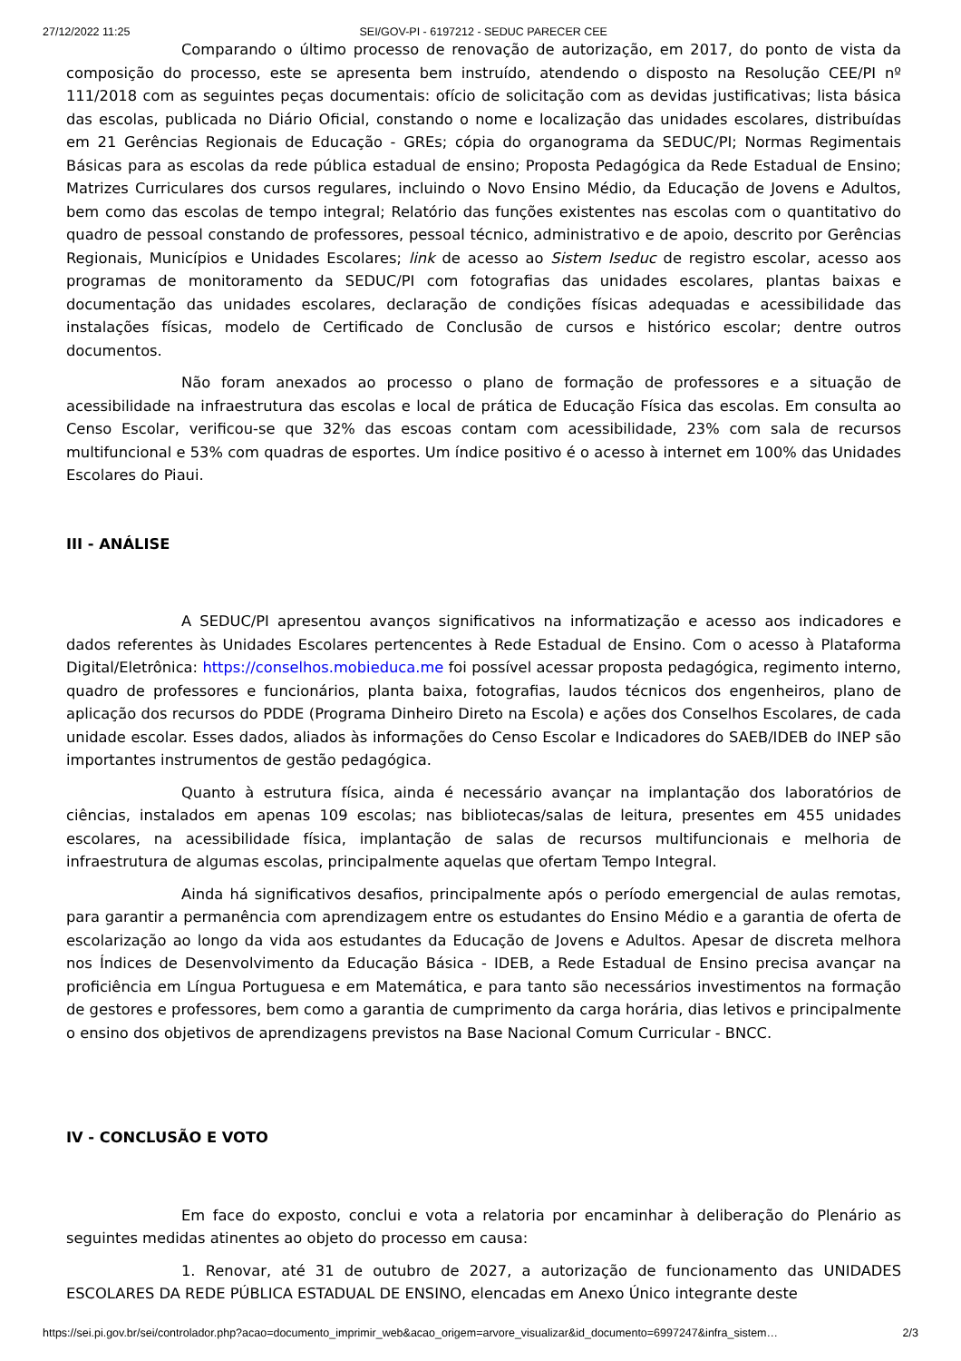27/12/2022 11:25 SEI/GOV-PI - 6197212 - SEDUC PARECER CEE
Comparando o último processo de renovação de autorização, em 2017, do ponto de vista da composição do processo, este se apresenta bem instruído, atendendo o disposto na Resolução CEE/PI nº 111/2018 com as seguintes peças documentais: ofício de solicitação com as devidas justificativas; lista básica das escolas, publicada no Diário Oficial, constando o nome e localização das unidades escolares, distribuídas em 21 Gerências Regionais de Educação - GREs; cópia do organograma da SEDUC/PI; Normas Regimentais Básicas para as escolas da rede pública estadual de ensino; Proposta Pedagógica da Rede Estadual de Ensino; Matrizes Curriculares dos cursos regulares, incluindo o Novo Ensino Médio, da Educação de Jovens e Adultos, bem como das escolas de tempo integral; Relatório das funções existentes nas escolas com o quantitativo do quadro de pessoal constando de professores, pessoal técnico, administrativo e de apoio, descrito por Gerências Regionais, Municípios e Unidades Escolares; link de acesso ao Sistem Iseduc de registro escolar, acesso aos programas de monitoramento da SEDUC/PI com fotografias das unidades escolares, plantas baixas e documentação das unidades escolares, declaração de condições físicas adequadas e acessibilidade das instalações físicas, modelo de Certificado de Conclusão de cursos e histórico escolar; dentre outros documentos.
Não foram anexados ao processo o plano de formação de professores e a situação de acessibilidade na infraestrutura das escolas e local de prática de Educação Física das escolas. Em consulta ao Censo Escolar, verificou-se que 32% das escoas contam com acessibilidade, 23% com sala de recursos multifuncional e 53% com quadras de esportes. Um índice positivo é o acesso à internet em 100% das Unidades Escolares do Piaui.
III - ANÁLISE
A SEDUC/PI apresentou avanços significativos na informatização e acesso aos indicadores e dados referentes às Unidades Escolares pertencentes à Rede Estadual de Ensino. Com o acesso à Plataforma Digital/Eletrônica: https://conselhos.mobieduca.me foi possível acessar proposta pedagógica, regimento interno, quadro de professores e funcionários, planta baixa, fotografias, laudos técnicos dos engenheiros, plano de aplicação dos recursos do PDDE (Programa Dinheiro Direto na Escola) e ações dos Conselhos Escolares, de cada unidade escolar. Esses dados, aliados às informações do Censo Escolar e Indicadores do SAEB/IDEB do INEP são importantes instrumentos de gestão pedagógica.
Quanto à estrutura física, ainda é necessário avançar na implantação dos laboratórios de ciências, instalados em apenas 109 escolas; nas bibliotecas/salas de leitura, presentes em 455 unidades escolares, na acessibilidade física, implantação de salas de recursos multifuncionais e melhoria de infraestrutura de algumas escolas, principalmente aquelas que ofertam Tempo Integral.
Ainda há significativos desafios, principalmente após o período emergencial de aulas remotas, para garantir a permanência com aprendizagem entre os estudantes do Ensino Médio e a garantia de oferta de escolarização ao longo da vida aos estudantes da Educação de Jovens e Adultos. Apesar de discreta melhora nos Índices de Desenvolvimento da Educação Básica - IDEB, a Rede Estadual de Ensino precisa avançar na proficiência em Língua Portuguesa e em Matemática, e para tanto são necessários investimentos na formação de gestores e professores, bem como a garantia de cumprimento da carga horária, dias letivos e principalmente o ensino dos objetivos de aprendizagens previstos na Base Nacional Comum Curricular - BNCC.
IV - CONCLUSÃO E VOTO
Em face do exposto, conclui e vota a relatoria por encaminhar à deliberação do Plenário as seguintes medidas atinentes ao objeto do processo em causa:
1. Renovar, até 31 de outubro de 2027, a autorização de funcionamento das UNIDADES ESCOLARES DA REDE PÚBLICA ESTADUAL DE ENSINO, elencadas em Anexo Único integrante deste
https://sei.pi.gov.br/sei/controlador.php?acao=documento_imprimir_web&acao_origem=arvore_visualizar&id_documento=6997247&infra_sistem… 2/3